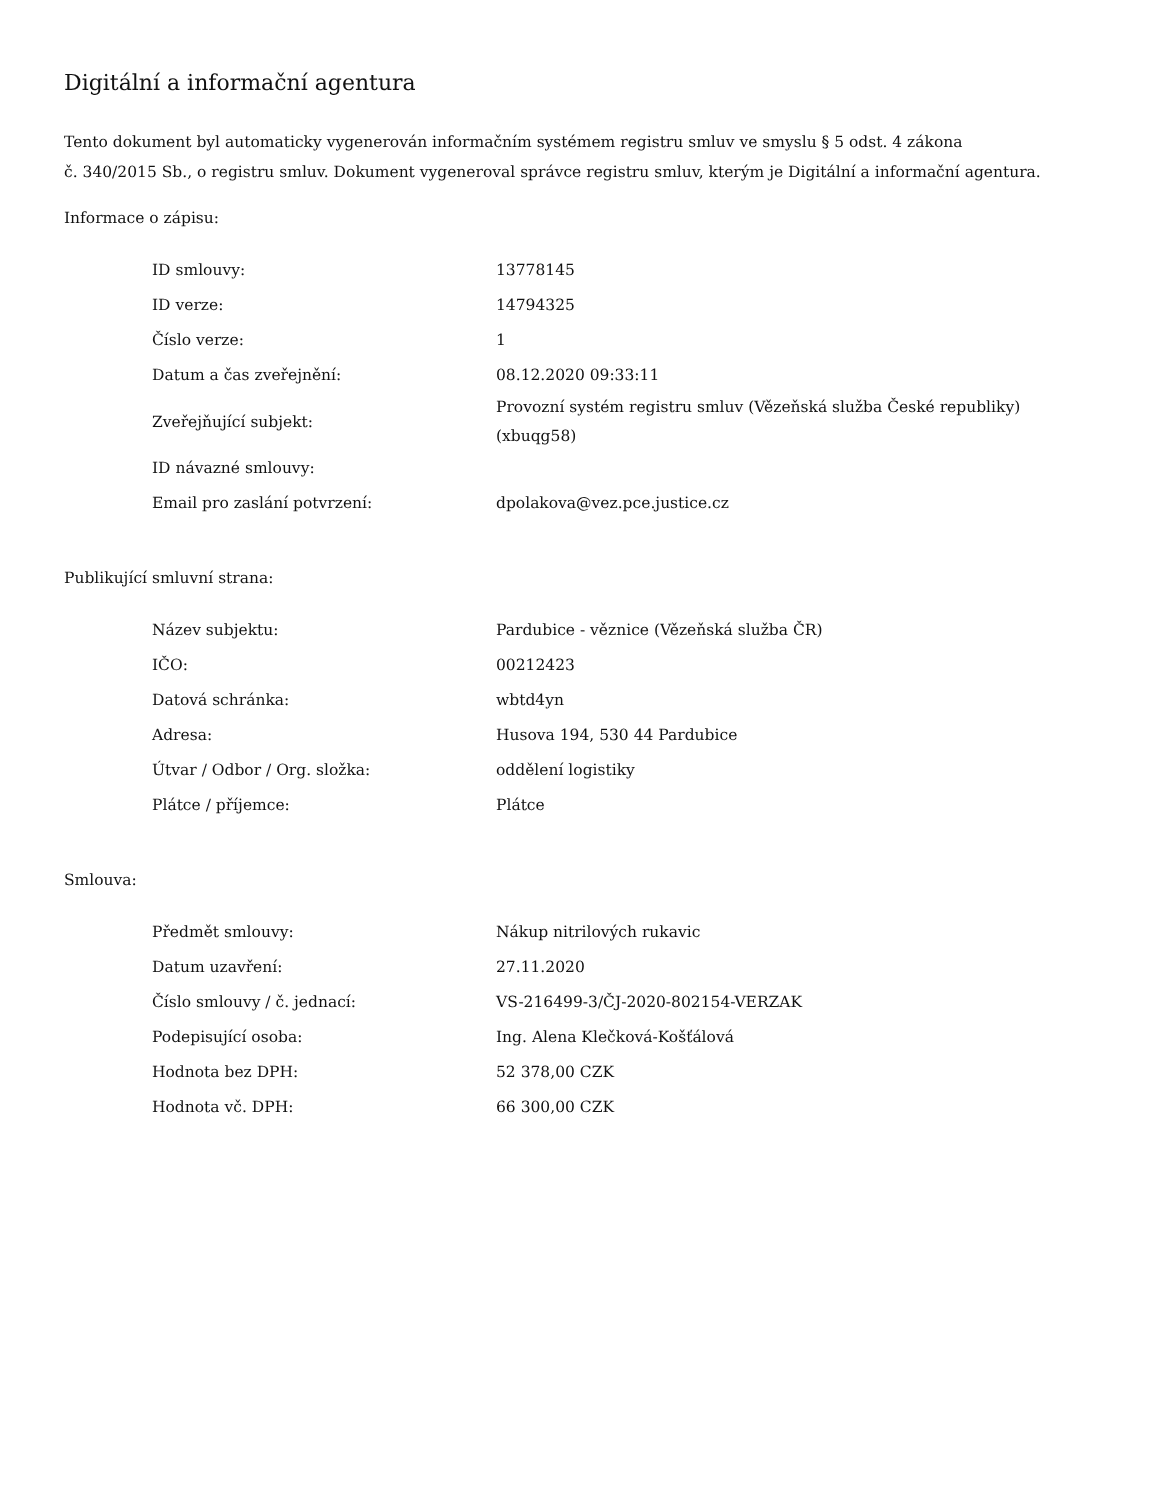Digitální a informační agentura
Tento dokument byl automaticky vygenerován informačním systémem registru smluv ve smyslu § 5 odst. 4 zákona
č. 340/2015 Sb., o registru smluv. Dokument vygeneroval správce registru smluv, kterým je Digitální a informační agentura.
Informace o zápisu:
| ID smlouvy: | 13778145 |
| ID verze: | 14794325 |
| Číslo verze: | 1 |
| Datum a čas zveřejnění: | 08.12.2020 09:33:11 |
| Zveřejňující subjekt: | Provozní systém registru smluv (Vězeňská služba České republiky) (xbuqg58) |
| ID návazné smlouvy: | |
| Email pro zaslání potvrzení: | dpolakova@vez.pce.justice.cz |
Publikující smluvní strana:
| Název subjektu: | Pardubice - věznice (Vězeňská služba ČR) |
| IČO: | 00212423 |
| Datová schránka: | wbtd4yn |
| Adresa: | Husova 194, 530 44 Pardubice |
| Útvar / Odbor / Org. složka: | oddělení logistiky |
| Plátce / příjemce: | Plátce |
Smlouva:
| Předmět smlouvy: | Nákup nitrilových rukavic |
| Datum uzavření: | 27.11.2020 |
| Číslo smlouvy / č. jednací: | VS-216499-3/ČJ-2020-802154-VERZAK |
| Podepisující osoba: | Ing. Alena Klečková-Košťálová |
| Hodnota bez DPH: | 52 378,00 CZK |
| Hodnota vč. DPH: | 66 300,00 CZK |